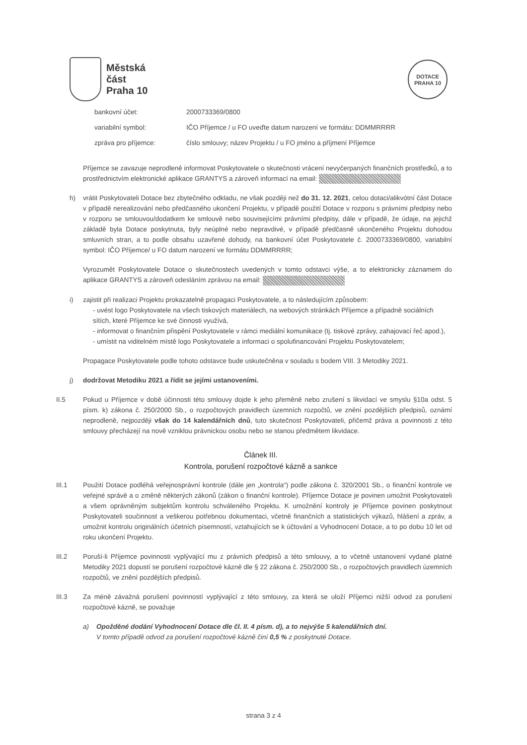Městská
část
Praha 10
DOTACE
PRAHA 10
bankovní účet: 2000733369/0800
variabilní symbol: IČO Příjemce / u FO uveďte datum narození ve formátu: DDMMRRRR
zpráva pro příjemce: číslo smlouvy; název Projektu / u FO jméno a příjmení Příjemce
Příjemce se zavazuje neprodleně informovat Poskytovatele o skutečnosti vrácení nevyčerpaných finančních prostředků, a to prostřednictvím elektronické aplikace GRANTYS a zároveň informací na email:
h) vrátit Poskytovateli Dotace bez zbytečného odkladu, ne však později než do 31. 12. 2021, celou dotaci/alikvótní část Dotace v případě nerealizování nebo předčasného ukončení Projektu, v případě použití Dotace v rozporu s právními předpisy nebo v rozporu se smlouvou/dodatkem ke smlouvě nebo souvisejícími právními předpisy, dále v případě, že údaje, na jejichž základě byla Dotace poskytnuta, byly neúplné nebo nepravdivé, v případě předčasně ukončeného Projektu dohodou smluvních stran, a to podle obsahu uzavřené dohody, na bankovní účet Poskytovatele č. 2000733369/0800, variabilní symbol: IČO Příjemce/ u FO datum narození ve formátu DDMMRRRR;
Vyrozumět Poskytovatele Dotace o skutečnostech uvedených v tomto odstavci výše, a to elektronicky záznamem do aplikace GRANTYS a zároveň odesláním zprávou na email:
i) zajistit při realizaci Projektu prokazatelně propagaci Poskytovatele, a to následujícím způsobem:
- uvést logo Poskytovatele na všech tiskových materiálech, na webových stránkách Příjemce a případně sociálních sítích, které Příjemce ke své činnosti využívá,
- informovat o finančním přispění Poskytovatele v rámci mediální komunikace (tj. tiskové zprávy, zahajovací řeč apod.),
- umístit na viditelném místě logo Poskytovatele a informaci o spolufinancování Projektu Poskytovatelem;
Propagace Poskytovatele podle tohoto odstavce bude uskutečněna v souladu s bodem VIII. 3 Metodiky 2021.
j) dodržovat Metodiku 2021 a řídit se jejími ustanoveními.
II.5 Pokud u Příjemce v době účinnosti této smlouvy dojde k jeho přeměně nebo zrušení s likvidací ve smyslu §10a odst. 5 písm. k) zákona č. 250/2000 Sb., o rozpočtových pravidlech územních rozpočtů, ve znění pozdějších předpisů, oznámí neprodleně, nejpozději však do 14 kalendářních dnů, tuto skutečnost Poskytovateli, přičemž práva a povinnosti z této smlouvy přecházejí na nově vzniklou právnickou osobu nebo se stanou předmětem likvidace.
Článek III.
Kontrola, porušení rozpočtové kázně a sankce
III.1 Použití Dotace podléhá veřejnosprávní kontrole (dále jen „kontrola“) podle zákona č. 320/2001 Sb., o finanční kontrole ve veřejné správě a o změně některých zákonů (zákon o finanční kontrole). Příjemce Dotace je povinen umožnit Poskytovateli a všem oprávněným subjektům kontrolu schváleného Projektu. K umožnění kontroly je Příjemce povinen poskytnout Poskytovateli součinnost a veškerou potřebnou dokumentaci, včetně finančních a statistických výkazů, hlášení a zpráv, a umožnit kontrolu originálních účetních písemností, vztahujících se k účtování a Vyhodnocení Dotace, a to po dobu 10 let od roku ukončení Projektu.
III.2 Poruší-li Příjemce povinnosti vyplývající mu z právních předpisů a této smlouvy, a to včetně ustanovení vydané platné Metodiky 2021 dopustí se porušení rozpočtové kázně dle § 22 zákona č. 250/2000 Sb., o rozpočtových pravidlech územních rozpočtů, ve znění pozdějších předpisů.
III.3 Za méně závažná porušení povinností vyplývající z této smlouvy, za která se uloží Příjemci nižší odvod za porušení rozpočtové kázně, se považuje
a) Opožděné dodání Vyhodnocení Dotace dle čl. II. 4 písm. d), a to nejvýše 5 kalendářních dní.
V tomto případě odvod za porušení rozpočtové kázně činí 0,5 % z poskytnuté Dotace.
strana 3 z 4